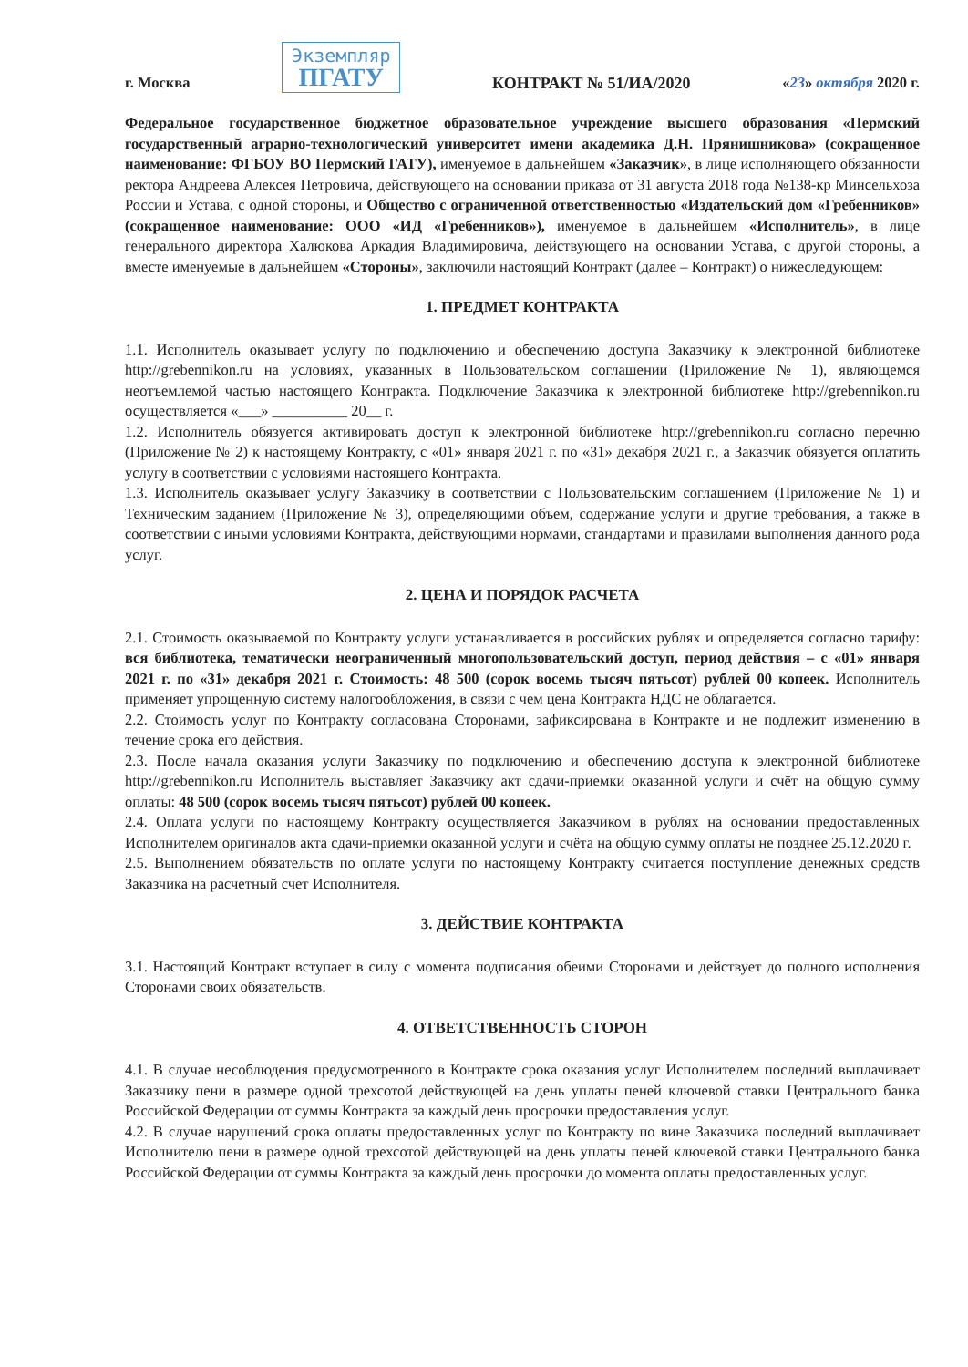г. Москва
Экземпляр
ПГАТУ
КОНТРАКТ № 51/ИА/2020
«23» октября 2020 г.
Федеральное государственное бюджетное образовательное учреждение высшего образования «Пермский государственный аграрно-технологический университет имени академика Д.Н. Прянишникова» (сокращенное наименование: ФГБОУ ВО Пермский ГАТУ), именуемое в дальнейшем «Заказчик», в лице исполняющего обязанности ректора Андреева Алексея Петровича, действующего на основании приказа от 31 августа 2018 года №138-кр Минсельхоза России и Устава, с одной стороны, и Общество с ограниченной ответственностью «Издательский дом «Гребенников» (сокращенное наименование: ООО «ИД «Гребенников»), именуемое в дальнейшем «Исполнитель», в лице генерального директора Халюкова Аркадия Владимировича, действующего на основании Устава, с другой стороны, а вместе именуемые в дальнейшем «Стороны», заключили настоящий Контракт (далее – Контракт) о нижеследующем:
1. ПРЕДМЕТ КОНТРАКТА
1.1. Исполнитель оказывает услугу по подключению и обеспечению доступа Заказчику к электронной библиотеке http://grebennikon.ru на условиях, указанных в Пользовательском соглашении (Приложение № 1), являющемся неотъемлемой частью настоящего Контракта. Подключение Заказчика к электронной библиотеке http://grebennikon.ru осуществляется «___» __________ 20__ г.
1.2. Исполнитель обязуется активировать доступ к электронной библиотеке http://grebennikon.ru согласно перечню (Приложение № 2) к настоящему Контракту, с «01» января 2021 г. по «31» декабря 2021 г., а Заказчик обязуется оплатить услугу в соответствии с условиями настоящего Контракта.
1.3. Исполнитель оказывает услугу Заказчику в соответствии с Пользовательским соглашением (Приложение № 1) и Техническим заданием (Приложение № 3), определяющими объем, содержание услуги и другие требования, а также в соответствии с иными условиями Контракта, действующими нормами, стандартами и правилами выполнения данного рода услуг.
2. ЦЕНА И ПОРЯДОК РАСЧЕТА
2.1. Стоимость оказываемой по Контракту услуги устанавливается в российских рублях и определяется согласно тарифу: вся библиотека, тематически неограниченный многопользовательский доступ, период действия – с «01» января 2021 г. по «31» декабря 2021 г. Стоимость: 48 500 (сорок восемь тысяч пятьсот) рублей 00 копеек. Исполнитель применяет упрощенную систему налогообложения, в связи с чем цена Контракта НДС не облагается.
2.2. Стоимость услуг по Контракту согласована Сторонами, зафиксирована в Контракте и не подлежит изменению в течение срока его действия.
2.3. После начала оказания услуги Заказчику по подключению и обеспечению доступа к электронной библиотеке http://grebennikon.ru Исполнитель выставляет Заказчику акт сдачи-приемки оказанной услуги и счёт на общую сумму оплаты: 48 500 (сорок восемь тысяч пятьсот) рублей 00 копеек.
2.4. Оплата услуги по настоящему Контракту осуществляется Заказчиком в рублях на основании предоставленных Исполнителем оригиналов акта сдачи-приемки оказанной услуги и счёта на общую сумму оплаты не позднее 25.12.2020 г.
2.5. Выполнением обязательств по оплате услуги по настоящему Контракту считается поступление денежных средств Заказчика на расчетный счет Исполнителя.
3. ДЕЙСТВИЕ КОНТРАКТА
3.1. Настоящий Контракт вступает в силу с момента подписания обеими Сторонами и действует до полного исполнения Сторонами своих обязательств.
4. ОТВЕТСТВЕННОСТЬ СТОРОН
4.1. В случае несоблюдения предусмотренного в Контракте срока оказания услуг Исполнителем последний выплачивает Заказчику пени в размере одной трехсотой действующей на день уплаты пеней ключевой ставки Центрального банка Российской Федерации от суммы Контракта за каждый день просрочки предоставления услуг.
4.2. В случае нарушений срока оплаты предоставленных услуг по Контракту по вине Заказчика последний выплачивает Исполнителю пени в размере одной трехсотой действующей на день уплаты пеней ключевой ставки Центрального банка Российской Федерации от суммы Контракта за каждый день просрочки до момента оплаты предоставленных услуг.